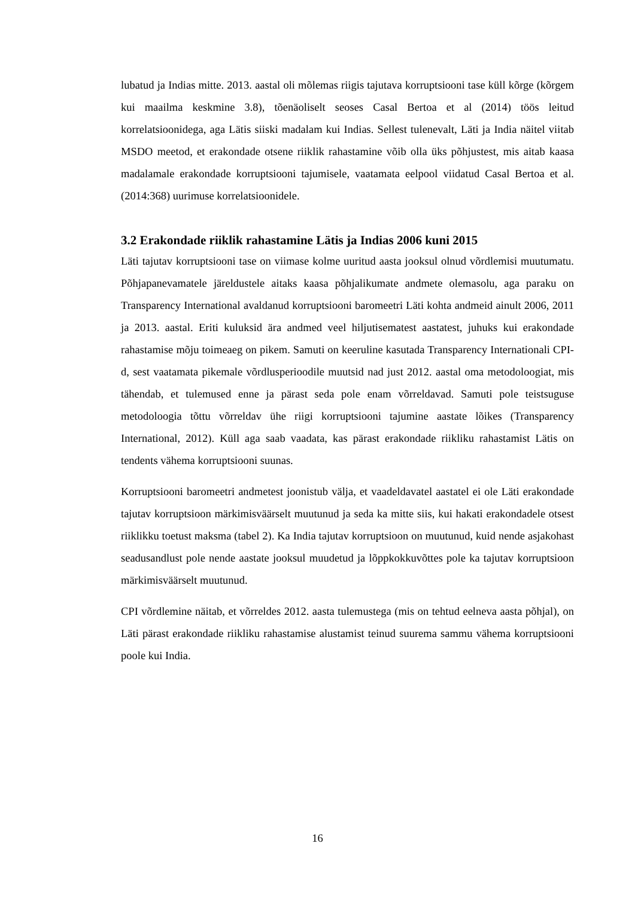lubatud ja Indias mitte. 2013. aastal oli mõlemas riigis tajutava korruptsiooni tase küll kõrge (kõrgem kui maailma keskmine 3.8), tõenäoliselt seoses Casal Bertoa et al (2014) töös leitud korrelatsioonidega, aga Lätis siiski madalam kui Indias. Sellest tulenevalt, Läti ja India näitel viitab MSDO meetod, et erakondade otsene riiklik rahastamine võib olla üks põhjustest, mis aitab kaasa madalamale erakondade korruptsiooni tajumisele, vaatamata eelpool viidatud Casal Bertoa et al. (2014:368) uurimuse korrelatsioonidele.
3.2 Erakondade riiklik rahastamine Lätis ja Indias 2006 kuni 2015
Läti tajutav korruptsiooni tase on viimase kolme uuritud aasta jooksul olnud võrdlemisi muutumatu. Põhjapanevamatele järeldustele aitaks kaasa põhjalikumate andmete olemasolu, aga paraku on Transparency International avaldanud korruptsiooni baromeetri Läti kohta andmeid ainult 2006, 2011 ja 2013. aastal. Eriti kuluksid ära andmed veel hiljutisematest aastatest, juhuks kui erakondade rahastamise mõju toimeaeg on pikem. Samuti on keeruline kasutada Transparency Internationali CPI-d, sest vaatamata pikemale võrdlusperioodile muutsid nad just 2012. aastal oma metodoloogiat, mis tähendab, et tulemused enne ja pärast seda pole enam võrreldavad. Samuti pole teistsuguse metodoloogia tõttu võrreldav ühe riigi korruptsiooni tajumine aastate lõikes (Transparency International, 2012). Küll aga saab vaadata, kas pärast erakondade riikliku rahastamist Lätis on tendents vähema korruptsiooni suunas.
Korruptsiooni baromeetri andmetest joonistub välja, et vaadeldavatel aastatel ei ole Läti erakondade tajutav korruptsioon märkimisväärselt muutunud ja seda ka mitte siis, kui hakati erakondadele otsest riiklikku toetust maksma (tabel 2). Ka India tajutav korruptsioon on muutunud, kuid nende asjakohast seadusandlust pole nende aastate jooksul muudetud ja lõppkokkuvõttes pole ka tajutav korruptsioon märkimisväärselt muutunud.
CPI võrdlemine näitab, et võrreldes 2012. aasta tulemustega (mis on tehtud eelneva aasta põhjal), on Läti pärast erakondade riikliku rahastamise alustamist teinud suurema sammu vähema korruptsiooni poole kui India.
16